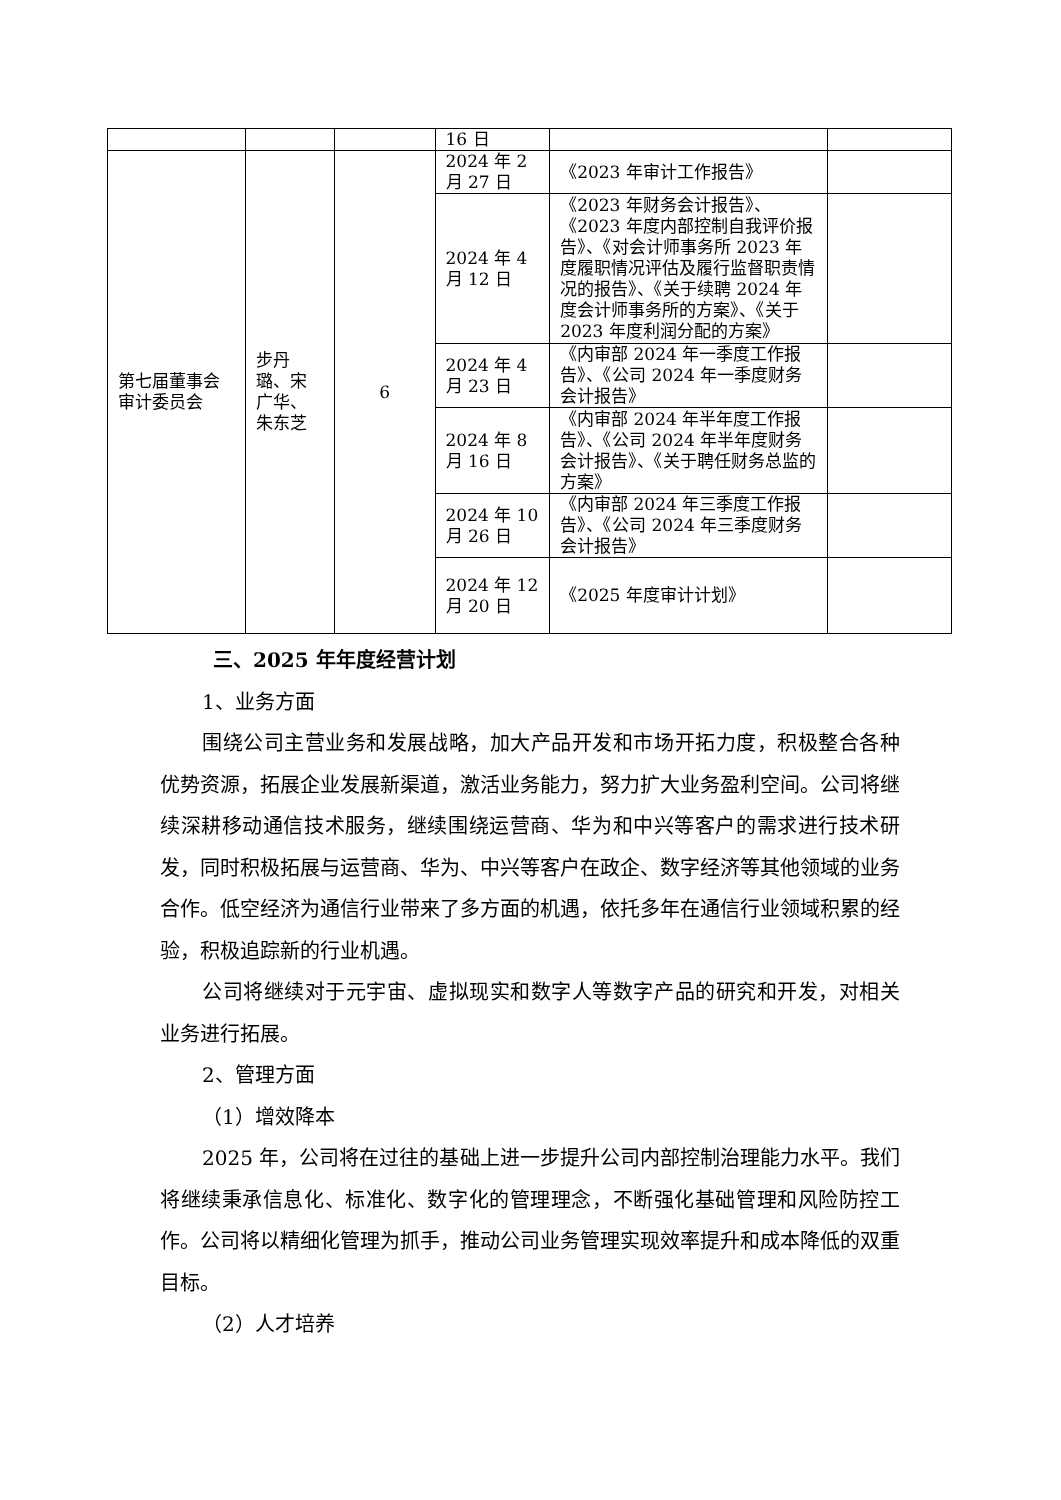| | | | 16 日 | | |
| 第七届董事会审计委员会 | 步丹璐、宋广华、朱东芝 | 6 | 2024 年 2 月 27 日 | 《2023 年审计工作报告》 | |
| | | | 2024 年 4 月 12 日 | 《2023 年财务会计报告》、《2023 年度内部控制自我评价报告》、《对会计师事务所 2023 年度履职情况评估及履行监督职责情况的报告》、《关于续聘 2024 年度会计师事务所的方案》、《关于 2023 年度利润分配的方案》 | |
| | | | 2024 年 4 月 23 日 | 《内审部 2024 年一季度工作报告》、《公司 2024 年一季度财务会计报告》 | |
| | | | 2024 年 8 月 16 日 | 《内审部 2024 年半年度工作报告》、《公司 2024 年半年度财务会计报告》、《关于聘任财务总监的方案》 | |
| | | | 2024 年 10 月 26 日 | 《内审部 2024 年三季度工作报告》、《公司 2024 年三季度财务会计报告》 | |
| | | | 2024 年 12 月 20 日 | 《2025 年度审计计划》 | |
三、2025 年年度经营计划
1、业务方面
围绕公司主营业务和发展战略，加大产品开发和市场开拓力度，积极整合各种优势资源，拓展企业发展新渠道，激活业务能力，努力扩大业务盈利空间。公司将继续深耕移动通信技术服务，继续围绕运营商、华为和中兴等客户的需求进行技术研发，同时积极拓展与运营商、华为、中兴等客户在政企、数字经济等其他领域的业务合作。低空经济为通信行业带来了多方面的机遇，依托多年在通信行业领域积累的经验，积极追踪新的行业机遇。
公司将继续对于元宇宙、虚拟现实和数字人等数字产品的研究和开发，对相关业务进行拓展。
2、管理方面
（1）增效降本
2025 年，公司将在过往的基础上进一步提升公司内部控制治理能力水平。我们将继续秉承信息化、标准化、数字化的管理理念，不断强化基础管理和风险防控工作。公司将以精细化管理为抓手，推动公司业务管理实现效率提升和成本降低的双重目标。
（2）人才培养